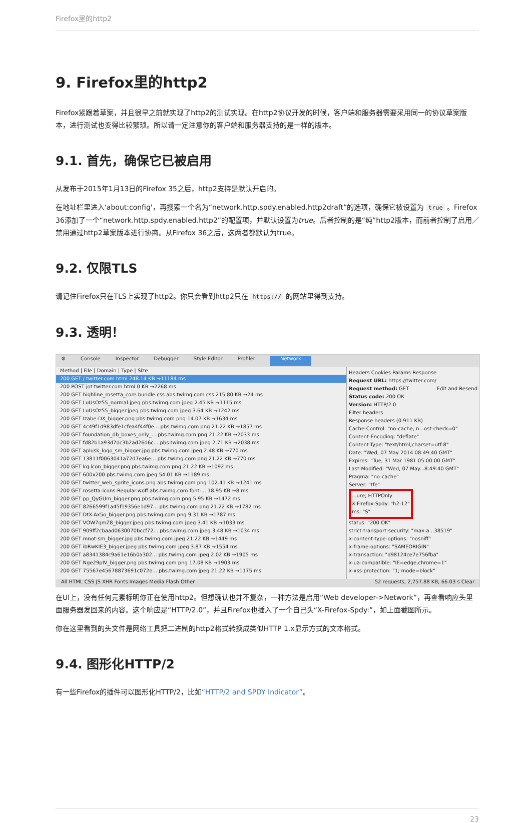Firefox里的http2
9. Firefox里的http2
Firefox紧跟着草案，并且很早之前就实现了http2的测试实现。在http2协议开发的时候，客户端和服务器需要采用同一的协议草案版本，进行测试也变得比较繁琐。所以请一定注意你的客户端和服务器支持的是一样的版本。
9.1. 首先，确保它已被启用
从发布于2015年1月13日的Firefox 35之后，http2支持是默认开启的。
在地址栏里进入'about:config'，再搜索一个名为“network.http.spdy.enabled.http2draft”的选项，确保它被设置为 true 。Firefox 36添加了一个“network.http.spdy.enabled.http2”的配置项，并默认设置为true。后者控制的是“纯”http2版本，而前者控制了启用／禁用通过http2草案版本进行协商。从Firefox 36之后，这两者都默认为true。
9.2. 仅限TLS
请记住Firefox只在TLS上实现了http2。你只会看到http2只在 https:// 的网站里得到支持。
9.3. 透明！
⚙ Console Inspector Debugger Style Editor Profiler Network
Method | File | Domain | Type | Size
200 GET / twitter.com html 248.14 KB →11184 ms
200 POST jot twitter.com html 0 KB →2268 ms
200 GET highline_rosetta_core.bundle.css abs.twimg.com css 215.80 KB →24 ms
200 GET LuUsOz55_normal.jpeg pbs.twimg.com jpeg 2.45 KB →1115 ms
200 GET LuUsOz55_bigger.jpeg pbs.twimg.com jpeg 3.64 KB →1242 ms
200 GET Izabe-DX_bigger.png pbs.twimg.com png 14.07 KB →1634 ms
200 GET 4c49f1d983dfe1cfea4f44f0e... pbs.twimg.com png 21.22 KB →1857 ms
200 GET foundation_db_boxes_only_... pbs.twimg.com png 21.22 KB →2033 ms
200 GET fd82b1a93d7dc3b2ad26d6c... pbs.twimg.com jpeg 2.71 KB →2038 ms
200 GET aplusk_logo_sm_bigger.jpg pbs.twimg.com jpeg 2.48 KB →770 ms
200 GET 13811f0063041a72d7ea6e... pbs.twimg.com png 21.22 KB →770 ms
200 GET kg.icon_bigger.png pbs.twimg.com png 21.22 KB →1092 ms
200 GET 600x200 pbs.twimg.com jpeg 54.01 KB →1189 ms
200 GET twitter_web_sprite_icons.png abs.twimg.com png 102.41 KB →1241 ms
200 GET rosetta-icons-Regular.woff abs.twimg.com font-... 18.95 KB →8 ms
200 GET pp_QyGUm_bigger.png pbs.twimg.com png 5.95 KB →1472 ms
200 GET 8266599f1a45f19356e1d97... pbs.twimg.com png 21.22 KB →1782 ms
200 GET DtX-Ax5o_bigger.png pbs.twimg.com png 9.31 KB →1787 ms
200 GET VOW7gmZ8_bigger.jpeg pbs.twimg.com jpeg 3.41 KB →1033 ms
200 GET 909ff2cbaad0630070bccf72... pbs.twimg.com jpeg 3.48 KB →1034 ms
200 GET mnot-sm_bigger.jpg pbs.twimg.com jpeg 21.22 KB →1449 ms
200 GET ibRwKIE3_bigger.jpeg pbs.twimg.com jpeg 3.87 KB →1554 ms
200 GET a8341384c9a61e16b0a302... pbs.twimg.com jpeg 2.02 KB →1905 ms
200 GET Nge29pIV_bigger.png pbs.twimg.com png 17.08 KB →1903 ms
200 GET 75567e45678873691c072e... pbs.twimg.com jpeg 21.22 KB →1175 ms
Headers Cookies Params Response
Request URL: https://twitter.com/
Request method: GET Edit and Resend
Status code: 200 OK
Version: HTTP/2.0
Filter headers
Response headers (0.911 KB)
Cache-Control: "no-cache, n...ost-check=0"
Content-Encoding: "deflate"
Content-Type: "text/html;charset=utf-8"
Date: "Wed, 07 May 2014 08:49:40 GMT"
Expires: "Tue, 31 Mar 1981 05:00:00 GMT"
Last-Modified: "Wed, 07 May...8:49:40 GMT"
Pragma: "no-cache"
Server: "tfe"
...ure; HTTPOnly
X-Firefox-Spdy: "h2-12"
ms: "S"
status: "200 OK"
strict-transport-security: "max-a...38519"
x-content-type-options: "nosniff"
x-frame-options: "SAMEORIGIN"
x-transaction: "d98124ce7e756fba"
x-ua-compatible: "IE=edge,chrome=1"
x-xss-protection: "1; mode=block"
All HTML CSS JS XHR Fonts Images Media Flash Other 52 requests, 2,757.88 KB, 66.03 s Clear
在UI上，没有任何元素标明你正在使用http2。但想确认也并不复杂，一种方法是启用“Web developer->Network”，再查看响应头里面服务器发回来的内容。这个响应是“HTTP/2.0”，并且Firefox也插入了一个自己头“X-Firefox-Spdy:”，如上面截图所示。
你在这里看到的头文件是网络工具把二进制的http2格式转换成类似HTTP 1.x显示方式的文本格式。
9.4. 图形化HTTP/2
有一些Firefox的插件可以图形化HTTP/2，比如“HTTP/2 and SPDY Indicator”。
23